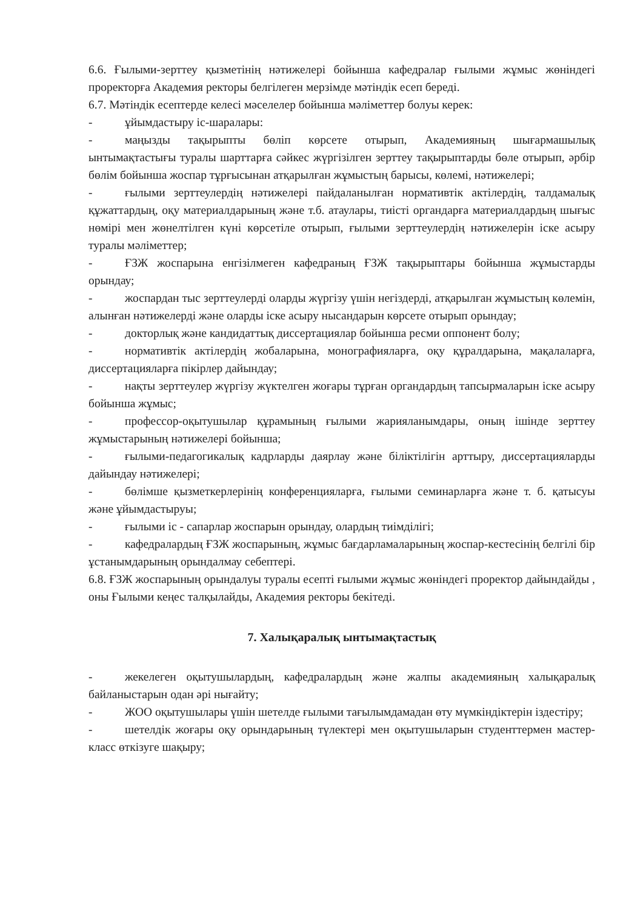6.6. Ғылыми-зерттеу қызметінің нәтижелері бойынша кафедралар ғылыми жұмыс жөніндегі проректорға Академия ректоры белгілеген мерзімде мәтіндік есеп береді.
6.7. Мәтіндік есептерде келесі мәселелер бойынша мәліметтер болуы керек:
- ұйымдастыру іс-шаралары:
- маңызды тақырыпты бөліп көрсете отырып, Академияның шығармашылық ынтымақтастығы туралы шарттарға сәйкес жүргізілген зерттеу тақырыптарды бөле отырып, әрбір бөлім бойынша жоспар тұрғысынан атқарылған жұмыстың барысы, көлемі, нәтижелері;
- ғылыми зерттеулердің нәтижелері пайдаланылған нормативтік актілердің, талдамалық құжаттардың, оқу материалдарының және т.б. атаулары, тиісті органдарға материалдардың шығыс нөмірі мен жөнелтілген күні көрсетіле отырып, ғылыми зерттеулердің нәтижелерін іске асыру туралы мәліметтер;
- ҒЗЖ жоспарына енгізілмеген кафедраның ҒЗЖ тақырыптары бойынша жұмыстарды орындау;
- жоспардан тыс зерттеулерді оларды жүргізу үшін негіздерді, атқарылған жұмыстың көлемін, алынған нәтижелерді және оларды іске асыру нысандарын көрсете отырып орындау;
- докторлық және кандидаттық диссертациялар бойынша ресми оппонент болу;
- нормативтік актілердің жобаларына, монографияларға, оқу құралдарына, мақалаларға, диссертацияларға пікірлер дайындау;
- нақты зерттеулер жүргізу жүктелген жоғары тұрған органдардың тапсырмаларын іске асыру бойынша жұмыс;
- профессор-оқытушылар құрамының ғылыми жарияланымдары, оның ішінде зерттеу жұмыстарының нәтижелері бойынша;
- ғылыми-педагогикалық кадрларды даярлау және біліктілігін арттыру, диссертацияларды дайындау нәтижелері;
- бөлімше қызметкерлерінің конференцияларға, ғылыми семинарларға және т. б. қатысуы және ұйымдастыруы;
- ғылыми іс - сапарлар жоспарын орындау, олардың тиімділігі;
- кафедралардың ҒЗЖ жоспарының, жұмыс бағдарламаларының жоспар-кестесінің белгілі бір ұстанымдарының орындалмау себептері.
6.8. ҒЗЖ жоспарының орындалуы туралы есепті ғылыми жұмыс жөніндегі проректор дайындайды , оны Ғылыми кеңес талқылайды, Академия ректоры бекітеді.
7. Халықаралық ынтымақтастық
- жекелеген оқытушылардың, кафедралардың және жалпы академияның халықаралық байланыстарын одан әрі нығайту;
- ЖОО оқытушылары үшін шетелде ғылыми тағылымдамадан өту мүмкіндіктерін іздестіру;
- шетелдік жоғары оқу орындарының түлектері мен оқытушыларын студенттермен мастер-класс өткізуге шақыру;